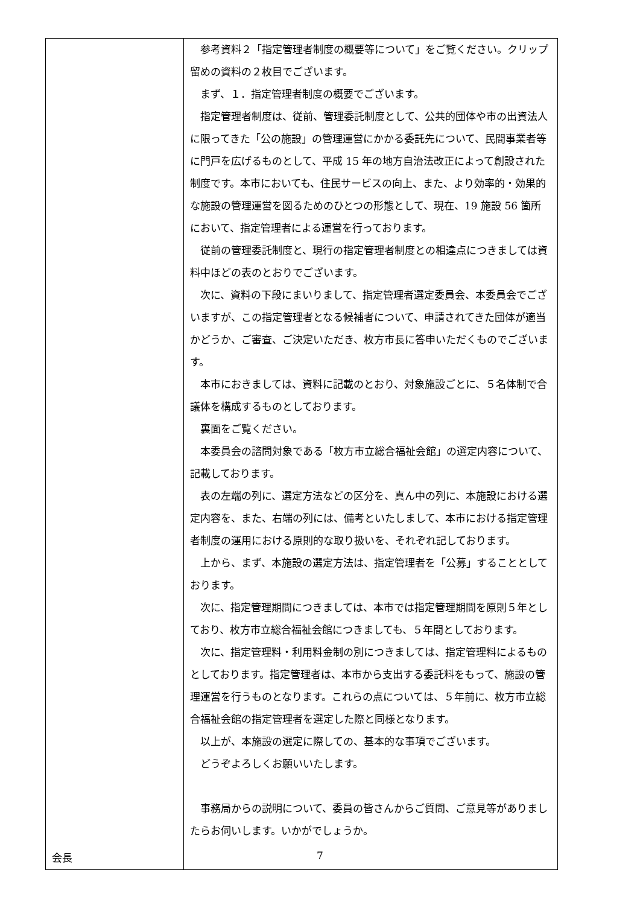| 会長 | 参考資料２「指定管理者制度の概要等について」をご覧ください。クリップ留めの資料の２枚目でございます。 まず、１．指定管理者制度の概要でございます。 指定管理者制度は、従前、管理委託制度として、公共的団体や市の出資法人に限ってきた「公の施設」の管理運営にかかる委託先について、民間事業者等に門戸を広げるものとして、平成 15 年の地方自治法改正によって創設された制度です。本市においても、住民サービスの向上、また、より効率的・効果的な施設の管理運営を図るためのひとつの形態として、現在、19 施設 56 箇所において、指定管理者による運営を行っております。 従前の管理委託制度と、現行の指定管理者制度との相違点につきましては資料中ほどの表のとおりでございます。 次に、資料の下段にまいりまして、指定管理者選定委員会、本委員会でございますが、この指定管理者となる候補者について、申請されてきた団体が適当かどうか、ご審査、ご決定いただき、枚方市長に答申いただくものでございます。 本市におきましては、資料に記載のとおり、対象施設ごとに、５名体制で合議体を構成するものとしております。 裏面をご覧ください。 本委員会の諮問対象である「枚方市立総合福祉会館」の選定内容について、記載しております。 表の左端の列に、選定方法などの区分を、真ん中の列に、本施設における選定内容を、また、右端の列には、備考といたしまして、本市における指定管理者制度の運用における原則的な取り扱いを、それぞれ記しております。 上から、まず、本施設の選定方法は、指定管理者を「公募」することとしております。 次に、指定管理期間につきましては、本市では指定管理期間を原則５年としており、枚方市立総合福祉会館につきましても、５年間としております。 次に、指定管理料・利用料金制の別につきましては、指定管理料によるものとしております。指定管理者は、本市から支出する委託料をもって、施設の管理運営を行うものとなります。これらの点については、５年前に、枚方市立総合福祉会館の指定管理者を選定した際と同様となります。 以上が、本施設の選定に際しての、基本的な事項でございます。 どうぞよろしくお願いいたします。 事務局からの説明について、委員の皆さんからご質問、ご意見等がありましたらお伺いします。いかがでしょうか。 |
7